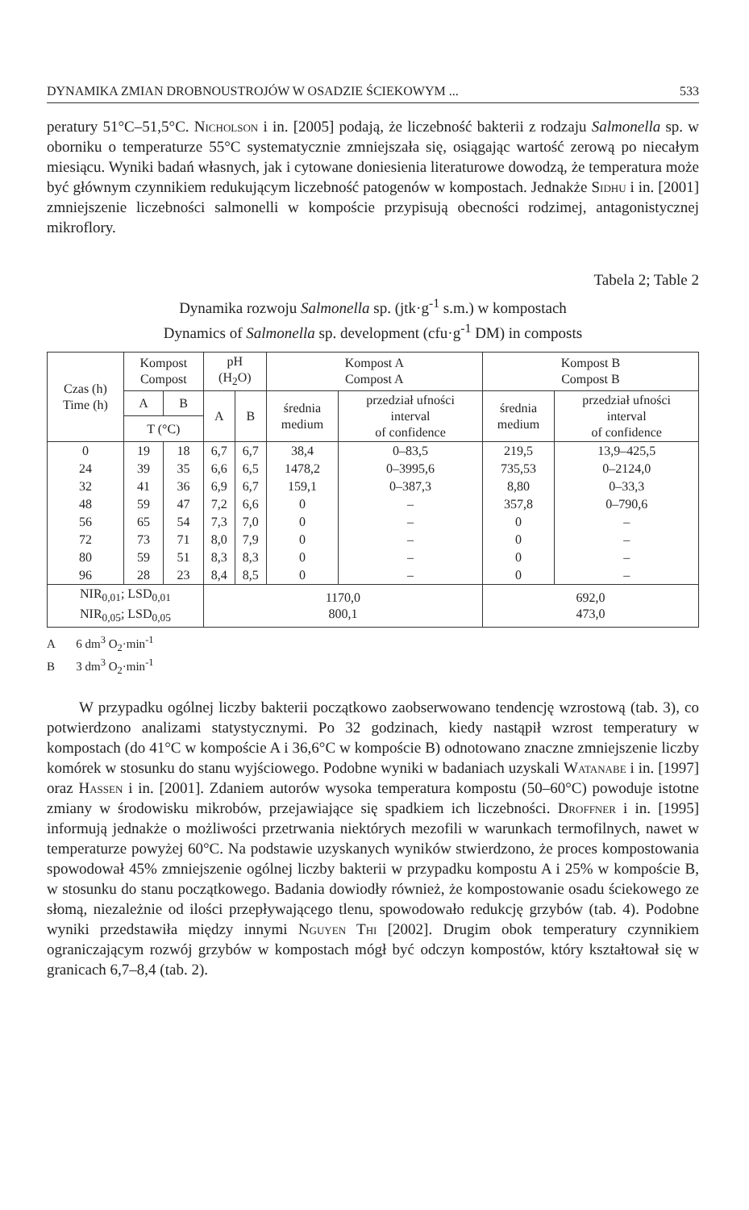DYNAMIKA ZMIAN DROBNOUSTROJÓW W OSADZIE ŚCIEKOWYM ... 533
peratury 51°C–51,5°C. Nicholson i in. [2005] podają, że liczebność bakterii z rodzaju Salmonella sp. w oborniku o temperaturze 55°C systematycznie zmniejszała się, osiągając wartość zerową po niecałym miesiącu. Wyniki badań własnych, jak i cytowane doniesienia literaturowe dowodzą, że temperatura może być głównym czynnikiem redukującym liczebność patogenów w kompostach. Jednakże Sidhu i in. [2001] zmniejszenie liczebności salmonelli w kompoście przypisują obecności rodzimej, antagonistycznej mikroflory.
Tabela 2; Table 2
Dynamika rozwoju Salmonella sp. (jtk·g<sup>-1</sup> s.m.) w kompostach
Dynamics of Salmonella sp. development (cfu·g<sup>-1</sup> DM) in composts
| Czas (h) Time (h) | Kompost Compost | | pH (H<sub>2</sub>O) | | Kompost A Compost A | | Kompost B Compost B | |
| --- | --- | --- | --- | --- | --- | --- | --- | --- |
| | A | B | A | B | średnia medium | przedział ufności interval of confidence | średnia medium | przedział ufności interval of confidence |
| | T (°C) | | | | | | | |
| 0 | 19 | 18 | 6,7 | 6,7 | 38,4 | 0–83,5 | 219,5 | 13,9–425,5 |
| 24 | 39 | 35 | 6,6 | 6,5 | 1478,2 | 0–3995,6 | 735,53 | 0–2124,0 |
| 32 | 41 | 36 | 6,9 | 6,7 | 159,1 | 0–387,3 | 8,80 | 0–33,3 |
| 48 | 59 | 47 | 7,2 | 6,6 | 0 | – | 357,8 | 0–790,6 |
| 56 | 65 | 54 | 7,3 | 7,0 | 0 | – | 0 | – |
| 72 | 73 | 71 | 8,0 | 7,9 | 0 | – | 0 | – |
| 80 | 59 | 51 | 8,3 | 8,3 | 0 | – | 0 | – |
| 96 | 28 | 23 | 8,4 | 8,5 | 0 | – | 0 | – |
| NIR<sub>0,01</sub>; LSD<sub>0,01</sub> NIR<sub>0,05</sub>; LSD<sub>0,05</sub> | | | 1170,0 800,1 | | | | 692,0 473,0 | |
A 6 dm<sup>3</sup> O<sub>2</sub>·min<sup>-1</sup>
B 3 dm<sup>3</sup> O<sub>2</sub>·min<sup>-1</sup>
W przypadku ogólnej liczby bakterii początkowo zaobserwowano tendencję wzrostową (tab. 3), co potwierdzono analizami statystycznymi. Po 32 godzinach, kiedy nastąpił wzrost temperatury w kompostach (do 41°C w kompoście A i 36,6°C w kompoście B) odnotowano znaczne zmniejszenie liczby komórek w stosunku do stanu wyjściowego. Podobne wyniki w badaniach uzyskali Watanabe i in. [1997] oraz Hassen i in. [2001]. Zdaniem autorów wysoka temperatura kompostu (50–60°C) powoduje istotne zmiany w środowisku mikrobów, przejawiające się spadkiem ich liczebności. Droffner i in. [1995] informują jednakże o możliwości przetrwania niektórych mezofili w warunkach termofilnych, nawet w temperaturze powyżej 60°C. Na podstawie uzyskanych wyników stwierdzono, że proces kompostowania spowodował 45% zmniejszenie ogólnej liczby bakterii w przypadku kompostu A i 25% w kompoście B, w stosunku do stanu początkowego. Badania dowiodły również, że kompostowanie osadu ściekowego ze słomą, niezależnie od ilości przepływającego tlenu, spowodowało redukcję grzybów (tab. 4). Podobne wyniki przedstawiła między innymi Nguyen Thi [2002]. Drugim obok temperatury czynnikiem ograniczającym rozwój grzybów w kompostach mógł być odczyn kompostów, który kształtował się w granicach 6,7–8,4 (tab. 2).